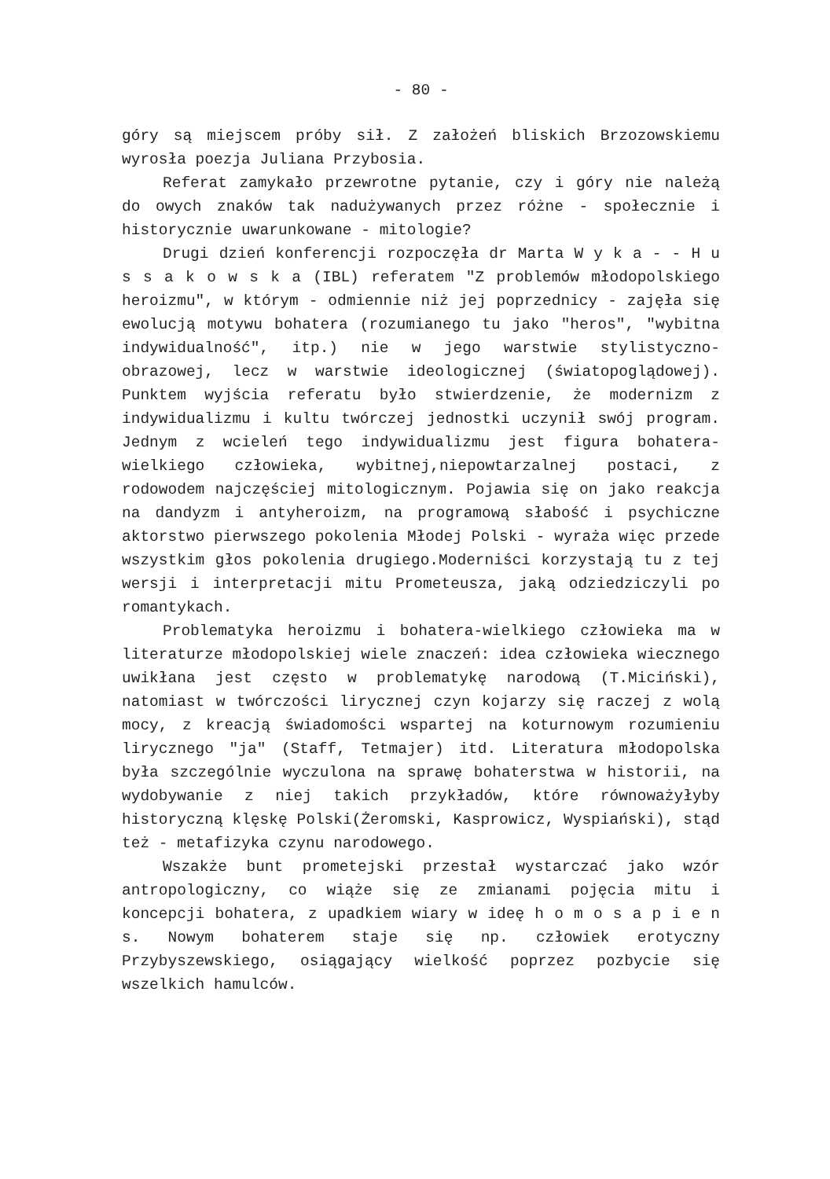- 80 -
góry są miejscem próby sił. Z założeń bliskich Brzozowskiemu wyrosła poezja Juliana Przybosia.
Referat zamykało przewrotne pytanie, czy i góry nie należą do owych znaków tak nadużywanych przez różne - społecznie i historycznie uwarunkowane - mitologie?
Drugi dzień konferencji rozpoczęła dr Marta W y k a - - H u s s a k o w s k a (IBL) referatem "Z problemów młodopolskiego heroizmu", w którym - odmiennie niż jej poprzednicy - zajęła się ewolucją motywu bohatera (rozumianego tu jako "heros", "wybitna indywidualność", itp.) nie w jego warstwie stylistyczno-obrazowej, lecz w warstwie ideologicznej (światopoglądowej). Punktem wyjścia referatu było stwierdzenie, że modernizm z indywidualizmu i kultu twórczej jednostki uczynił swój program. Jednym z wcieleń tego indywidualizmu jest figura bohatera-wielkiego człowieka, wybitnej,niepowtarzalnej postaci, z rodowodem najczęściej mitologicznym. Pojawia się on jako reakcja na dandyzm i antyheroizm, na programową słabość i psychiczne aktorstwo pierwszego pokolenia Młodej Polski - wyraża więc przede wszystkim głos pokolenia drugiego.Moderniści korzystają tu z tej wersji i interpretacji mitu Prometeusza, jaką odziedziczyli po romantykach.
Problematyka heroizmu i bohatera-wielkiego człowieka ma w literaturze młodopolskiej wiele znaczeń: idea człowieka wiecznego uwikłana jest często w problematykę narodową (T.Miciński), natomiast w twórczości lirycznej czyn kojarzy się raczej z wolą mocy, z kreacją świadomości wspartej na koturnowym rozumieniu lirycznego "ja" (Staff, Tetmajer) itd. Literatura młodopolska była szczególnie wyczulona na sprawę bohaterstwa w historii, na wydobywanie z niej takich przykładów, które równoważyłyby historyczną klęskę Polski(Żeromski, Kasprowicz, Wyspiański), stąd też - metafizyka czynu narodowego.
Wszakże bunt prometejski przestał wystarczać jako wzór antropologiczny, co wiąże się ze zmianami pojęcia mitu i koncepcji bohatera, z upadkiem wiary w ideę h o m o s a p i e n s. Nowym bohaterem staje się np. człowiek erotyczny Przybyszewskiego, osiągający wielkość poprzez pozbycie się wszelkich hamulców.